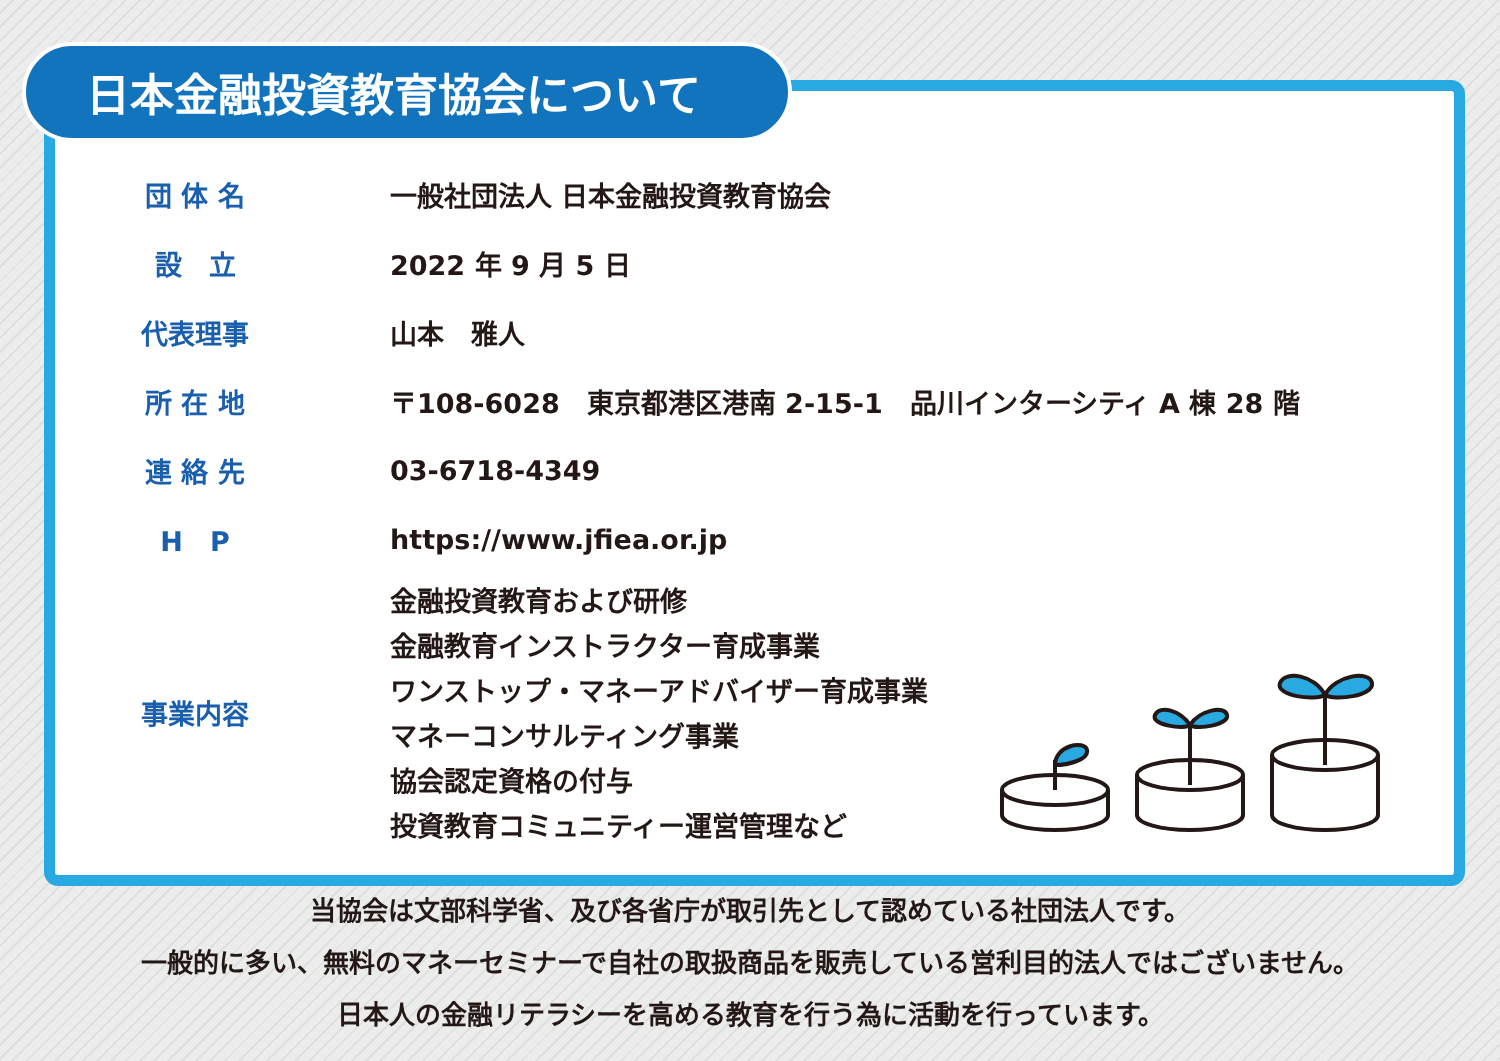日本金融投資教育協会について
| 団 体 名 | 一般社団法人 日本金融投資教育協会 |
| 設 立 | 2022 年 9 月 5 日 |
| 代表理事 | 山本 雅人 |
| 所 在 地 | 〒108-6028 東京都港区港南 2-15-1 品川インターシティ A 棟 28 階 |
| 連 絡 先 | 03-6718-4349 |
| H P | https://www.jfiea.or.jp |
| 事業内容 | 金融投資教育および研修 金融教育インストラクター育成事業 ワンストップ・マネーアドバイザー育成事業 マネーコンサルティング事業 協会認定資格の付与 投資教育コミュニティー運営管理など |
当協会は文部科学省、及び各省庁が取引先として認めている社団法人です。
一般的に多い、無料のマネーセミナーで自社の取扱商品を販売している営利目的法人ではございません。
日本人の金融リテラシーを高める教育を行う為に活動を行っています。